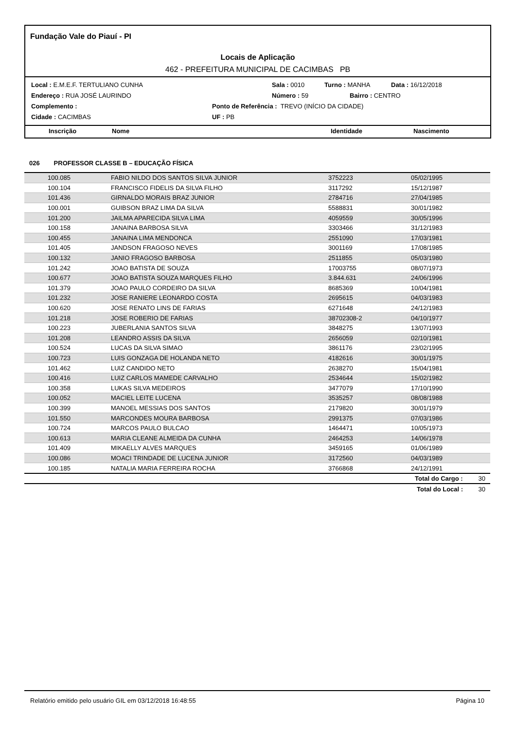Fundação Vale do Piauí - PI
Locais de Aplicação
462 - PREFEITURA MUNICIPAL DE CACIMBAS PB
Local : E.M.E.F. TERTULIANO CUNHA Sala : 0010 Turno : MANHA Data : 16/12/2018
Endereço : RUA JOSÉ LAURINDO Número : 59 Bairro : CENTRO
Complemento : Ponto de Referência : TREVO (INÍCIO DA CIDADE)
Cidade : CACIMBAS UF : PB
Inscrição Nome Identidade Nascimento
| 026 PROFESSOR CLASSE B – EDUCAÇÃO FÍSICA | | | | |
| 100.085 | FABIO NILDO DOS SANTOS SILVA JUNIOR | 3752223 | 05/02/1995 | |
| 100.104 | FRANCISCO FIDELIS DA SILVA FILHO | 3117292 | 15/12/1987 | |
| 101.436 | GIRNALDO MORAIS BRAZ JUNIOR | 2784716 | 27/04/1985 | |
| 100.001 | GUIBSON BRAZ LIMA DA SILVA | 5588831 | 30/01/1982 | |
| 101.200 | JAILMA APARECIDA SILVA LIMA | 4059559 | 30/05/1996 | |
| 100.158 | JANAINA BARBOSA SILVA | 3303466 | 31/12/1983 | |
| 100.455 | JANAINA LIMA MENDONCA | 2551090 | 17/03/1981 | |
| 101.405 | JANDSON FRAGOSO NEVES | 3001169 | 17/08/1985 | |
| 100.132 | JANIO FRAGOSO BARBOSA | 2511855 | 05/03/1980 | |
| 101.242 | JOAO BATISTA DE SOUZA | 17003755 | 08/07/1973 | |
| 100.677 | JOAO BATISTA SOUZA MARQUES FILHO | 3.844.631 | 24/06/1996 | |
| 101.379 | JOAO PAULO CORDEIRO DA SILVA | 8685369 | 10/04/1981 | |
| 101.232 | JOSE RANIERE LEONARDO COSTA | 2695615 | 04/03/1983 | |
| 100.620 | JOSE RENATO LINS DE FARIAS | 6271648 | 24/12/1983 | |
| 101.218 | JOSE ROBERIO DE FARIAS | 38702308-2 | 04/10/1977 | |
| 100.223 | JUBERLANIA SANTOS SILVA | 3848275 | 13/07/1993 | |
| 101.208 | LEANDRO ASSIS DA SILVA | 2656059 | 02/10/1981 | |
| 100.524 | LUCAS DA SILVA SIMAO | 3861176 | 23/02/1995 | |
| 100.723 | LUIS GONZAGA DE HOLANDA NETO | 4182616 | 30/01/1975 | |
| 101.462 | LUIZ CANDIDO NETO | 2638270 | 15/04/1981 | |
| 100.416 | LUIZ CARLOS MAMEDE CARVALHO | 2534644 | 15/02/1982 | |
| 100.358 | LUKAS SILVA MEDEIROS | 3477079 | 17/10/1990 | |
| 100.052 | MACIEL LEITE LUCENA | 3535257 | 08/08/1988 | |
| 100.399 | MANOEL MESSIAS DOS SANTOS | 2179820 | 30/01/1979 | |
| 101.550 | MARCONDES MOURA BARBOSA | 2991375 | 07/03/1986 | |
| 100.724 | MARCOS PAULO BULCAO | 1464471 | 10/05/1973 | |
| 100.613 | MARIA CLEANE ALMEIDA DA CUNHA | 2464253 | 14/06/1978 | |
| 101.409 | MIKAELLY ALVES MARQUES | 3459165 | 01/06/1989 | |
| 100.086 | MOACI TRINDADE DE LUCENA JUNIOR | 3172560 | 04/03/1989 | |
| 100.185 | NATALIA MARIA FERREIRA ROCHA | 3766868 | 24/12/1991 | |
| | | | Total do Cargo : | 30 |
| | | | Total do Local : | 30 |
Relatório emitido pelo usuário GIL em 03/12/2018 16:48:55 Página 10